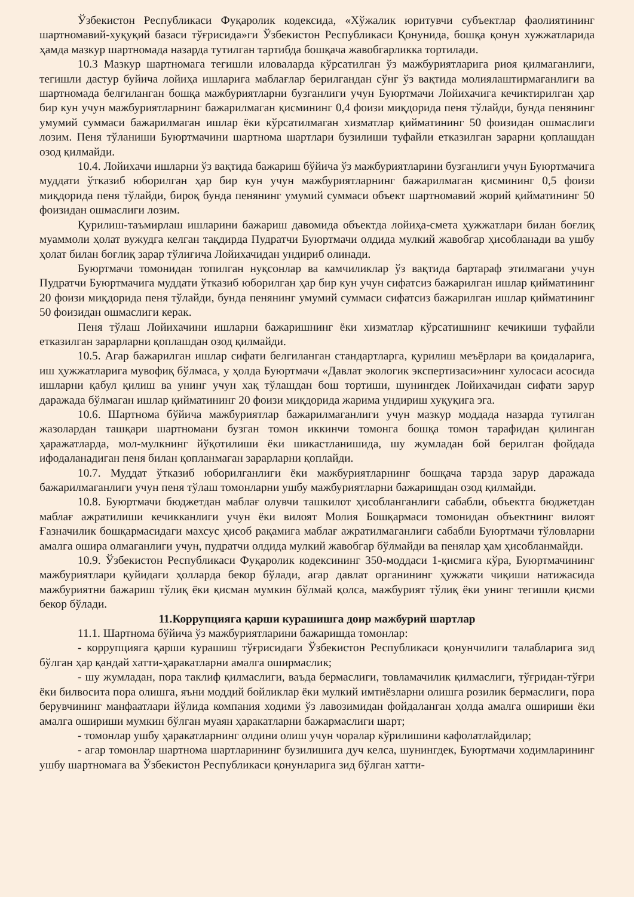Ўзбекистон Республикаси Фуқаролик кодексида, «Хўжалик юритувчи субъектлар фаолиятининг шартномавий-хуқуқий базаси тўғрисида»ги Ўзбекистон Республикаси Қонунида, бошқа қонун хужжатларида ҳамда мазкур шартномада назарда тутилган тартибда бошқача жавобгарликка тортилади.
10.3 Мазкур шартномага тегишли иловаларда кўрсатилган ўз мажбуриятларига риоя қилмаганлиги, тегишли дастур буйича лойиҳа ишларига маблағлар берилгандан сўнг ўз вақтида молиялаштирмаганлиги ва шартномада белгиланган бошқа мажбуриятларни бузганлиги учун Буюртмачи Лойихачига кечиктирилган ҳар бир кун учун мажбуриятларнинг бажарилмаган қисмининг 0,4 фоизи миқдорида пеня тўлайди, бунда пенянинг умумий суммаси бажарилмаган ишлар ёки кўрсатилмаган хизматлар қийматининг 50 фоизидан ошмаслиги лозим. Пеня тўланиши Буюртмачини шартнома шартлари бузилиши туфайли етказилган зарарни қоплашдан озод қилмайди.
10.4. Лойихачи ишларни ўз вақтида бажариш бўйича ўз мажбуриятларини бузганлиги учун Буюртмачига муддати ўтказиб юборилган ҳар бир кун учун мажбуриятларнинг бажарилмаган қисмининг 0,5 фоизи миқдорида пеня тўлайди, бироқ бунда пенянинг умумий суммаси объект шартномавий жорий қийматининг 50 фоизидан ошмаслиги лозим.
Қурилиш-таъмирлаш ишларини бажариш давомида объектда лойиҳа-смета ҳужжатлари билан боғлиқ муаммоли ҳолат вужудга келган тақдирда Пудратчи Буюртмачи олдида мулкий жавобгар ҳисобланади ва ушбу ҳолат билан боғлиқ зарар тўлиғича Лойихачидан ундириб олинади.
Буюртмачи томонидан топилган нуқсонлар ва камчиликлар ўз вақтида бартараф этилмагани учун Пудратчи Буюртмачига муддати ўтказиб юборилган ҳар бир кун учун сифатсиз бажарилган ишлар қийматининг 20 фоизи миқдорида пеня тўлайди, бунда пенянинг умумий суммаси сифатсиз бажарилган ишлар қийматининг 50 фоизидан ошмаслиги керак.
Пеня тўлаш Лойихачини ишларни бажаришнинг ёки хизматлар кўрсатишнинг кечикиши туфайли етказилган зарарларни қоплашдан озод қилмайди.
10.5. Агар бажарилган ишлар сифати белгиланган стандартларга, қурилиш меъёрлари ва қоидаларига, иш ҳужжатларига мувофиқ бўлмаса, у ҳолда Буюртмачи «Давлат экологик экспертизаси»нинг хулосаси асосида ишларни қабул қилиш ва унинг учун хақ тўлашдан бош тортиши, шунингдек Лойихачидан сифати зарур даражада бўлмаган ишлар қийматининг 20 фоизи миқдорида жарима ундириш хуқуқига эга.
10.6. Шартнома бўйича мажбуриятлар бажарилмаганлиги учун мазкур моддада назарда тутилган жазолардан ташқари шартномани бузган томон иккинчи томонга бошқа томон тарафидан қилинган ҳаражатларда, мол-мулкнинг йўқотилиши ёки шикастланишида, шу жумладан бой берилган фойдада ифодаланадиган пеня билан қопланмаган зарарларни қоплайди.
10.7. Муддат ўтказиб юборилганлиги ёки мажбуриятларнинг бошқача тарзда зарур даражада бажарилмаганлиги учун пеня тўлаш томонларни ушбу мажбуриятларни бажаришдан озод қилмайди.
10.8. Буюртмачи бюджетдан маблағ олувчи ташкилот ҳисобланганлиги сабабли, объектга бюджетдан маблағ ажратилиши кечикканлиги учун ёки вилоят Молия Бошқармаси томонидан объектнинг вилоят Ғазначилик бошқармасидаги махсус ҳисоб рақамига маблағ ажратилмаганлиги сабабли Буюртмачи тўловларни амалга ошира олмаганлиги учун, пудратчи олдида мулкий жавобгар бўлмайди ва пенялар ҳам ҳисобланмайди.
10.9. Ўзбекистон Республикаси Фуқаролик кодексининг 350-моддаси 1-қисмига кўра, Буюртмачининг мажбуриятлари қуйидаги ҳолларда бекор бўлади, агар давлат органининг ҳужжати чиқиши натижасида мажбуриятни бажариш тўлиқ ёки қисман мумкин бўлмай қолса, мажбурият тўлиқ ёки унинг тегишли қисми бекор бўлади.
11.Коррупцияга қарши курашишга доир мажбурий шартлар
11.1. Шартнома бўйича ўз мажбуриятларини бажаришда томонлар:
- коррупцияга қарши курашиш тўғрисидаги Ўзбекистон Республикаси қонунчилиги талабларига зид бўлган ҳар қандай хатти-ҳаракатларни амалга оширмаслик;
- шу жумладан, пора таклиф қилмаслиги, ваъда бермаслиги, товламачилик қилмаслиги, тўғридан-тўғри ёки билвосита пора олишга, яъни моддий бойликлар ёки мулкий имтиёзларни олишга розилик бермаслиги, пора берувчининг манфаатлари йўлида компания ходими ўз лавозимидан фойдаланган ҳолда амалга ошириши ёки амалга ошириши мумкин бўлган муаян ҳаракатларни бажармаслиги шарт;
- томонлар ушбу ҳаракатларнинг олдини олиш учун чоралар кўрилишини кафолатлайдилар;
- агар томонлар шартнома шартларининг бузилишига дуч келса, шунингдек, Буюртмачи ходимларининг ушбу шартномага ва Ўзбекистон Республикаси қонунларига зид бўлган хатти-